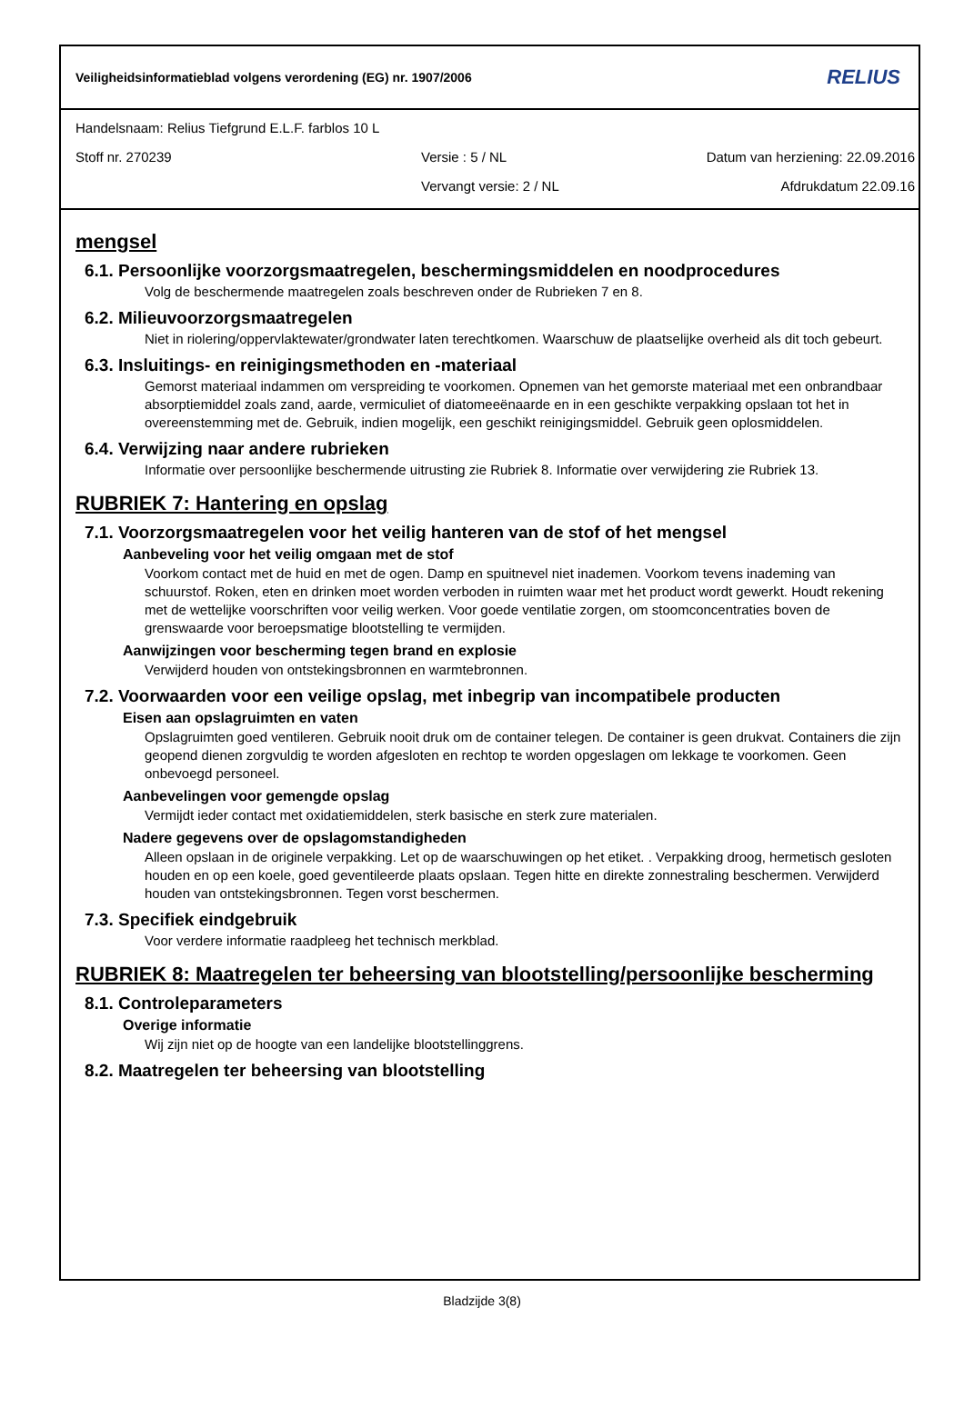Veiligheidsinformatieblad volgens verordening (EG) nr. 1907/2006 RELIUS
Handelsnaam: Relius Tiefgrund E.L.F. farblos 10 L
Stoff nr. 270239 Versie : 5 / NL Datum van herziening: 22.09.2016
Vervangt versie: 2 / NL Afdrukdatum 22.09.16
mengsel
6.1. Persoonlijke voorzorgsmaatregelen, beschermingsmiddelen en noodprocedures
Volg de beschermende maatregelen zoals beschreven onder de Rubrieken 7 en 8.
6.2. Milieuvoorzorgsmaatregelen
Niet in riolering/oppervlaktewater/grondwater laten terechtkomen. Waarschuw de plaatselijke overheid als dit toch gebeurt.
6.3. Insluitings- en reinigingsmethoden en -materiaal
Gemorst materiaal indammen om verspreiding te voorkomen. Opnemen van het gemorste materiaal met een onbrandbaar absorptiemiddel zoals zand, aarde, vermiculiet of diatomeeënaarde en in een geschikte verpakking opslaan tot het in overeenstemming met de. Gebruik, indien mogelijk, een geschikt reinigingsmiddel. Gebruik geen oplosmiddelen.
6.4. Verwijzing naar andere rubrieken
Informatie over persoonlijke beschermende uitrusting zie Rubriek 8. Informatie over verwijdering zie Rubriek 13.
RUBRIEK 7: Hantering en opslag
7.1. Voorzorgsmaatregelen voor het veilig hanteren van de stof of het mengsel
Aanbeveling voor het veilig omgaan met de stof
Voorkom contact met de huid en met de ogen. Damp en spuitnevel niet inademen. Voorkom tevens inademing van schuurstof. Roken, eten en drinken moet worden verboden in ruimten waar met het product wordt gewerkt. Houdt rekening met de wettelijke voorschriften voor veilig werken. Voor goede ventilatie zorgen, om stoomconcentraties boven de grenswaarde voor beroepsmatige blootstelling te vermijden.
Aanwijzingen voor bescherming tegen brand en explosie
Verwijderd houden von ontstekingsbronnen en warmtebronnen.
7.2. Voorwaarden voor een veilige opslag, met inbegrip van incompatibele producten
Eisen aan opslagruimten en vaten
Opslagruimten goed ventileren. Gebruik nooit druk om de container telegen. De container is geen drukvat. Containers die zijn geopend dienen zorgvuldig te worden afgesloten en rechtop te worden opgeslagen om lekkage te voorkomen. Geen onbevoegd personeel.
Aanbevelingen voor gemengde opslag
Vermijdt ieder contact met oxidatiemiddelen, sterk basische en sterk zure materialen.
Nadere gegevens over de opslagomstandigheden
Alleen opslaan in de originele verpakking. Let op de waarschuwingen op het etiket. . Verpakking droog, hermetisch gesloten houden en op een koele, goed geventileerde plaats opslaan. Tegen hitte en direkte zonnestraling beschermen. Verwijderd houden van ontstekingsbronnen. Tegen vorst beschermen.
7.3. Specifiek eindgebruik
Voor verdere informatie raadpleeg het technisch merkblad.
RUBRIEK 8: Maatregelen ter beheersing van blootstelling/persoonlijke bescherming
8.1. Controleparameters
Overige informatie
Wij zijn niet op de hoogte van een landelijke blootstellinggrens.
8.2. Maatregelen ter beheersing van blootstelling
Bladzijde 3(8)